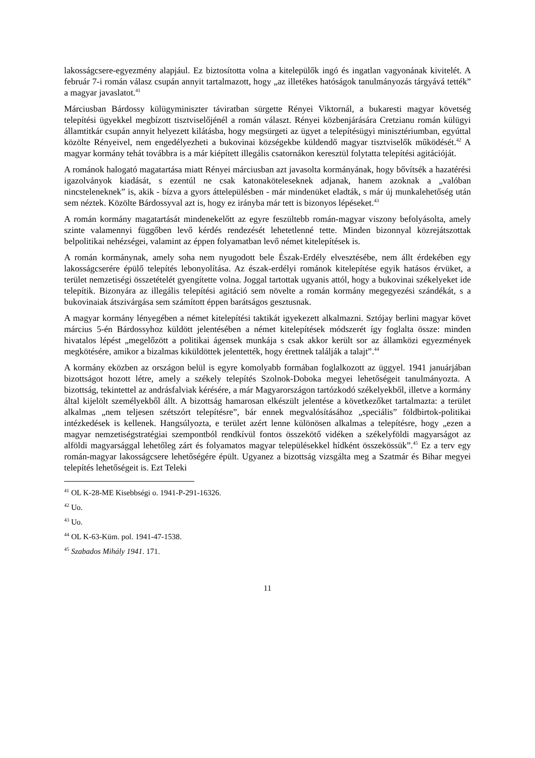lakosságcsere-egyezmény alapjául. Ez biztosította volna a kitelepülők ingó és ingatlan vagyonának kivitelét. A február 7-i román válasz csupán annyit tartalmazott, hogy „az illetékes hatóságok tanulmányozás tárgyává tették” a magyar javaslatot.<sup>41</sup>
Márciusban Bárdossy külügyminiszter táviratban sürgette Rényei Viktornál, a bukaresti magyar követség telepítési ügyekkel megbízott tisztviselőjénél a román választ. Rényei közbenjárására Cretzianu román külügyi államtitkár csupán annyit helyezett kilátásba, hogy megsürgeti az ügyet a telepítésügyi minisztériumban, egyúttal közölte Rényeivel, nem engedélyezheti a bukovinai községekbe küldendő magyar tisztviselők működését.<sup>42</sup> A magyar kormány tehát továbbra is a már kiépített illegális csatornákon keresztül folytatta telepítési agitációját.
A románok halogató magatartása miatt Rényei márciusban azt javasolta kormányának, hogy bővítsék a hazatérési igazolványok kiadását, s ezentúl ne csak katonaköteleseknek adjanak, hanem azoknak a „valóban nincsteleneknek” is, akik - bízva a gyors áttelepülésben - már mindenüket eladták, s már új munkalehetőség után sem néztek. Közölte Bárdossyval azt is, hogy ez irányba már tett is bizonyos lépéseket.<sup>43</sup>
A román kormány magatartását mindenekelőtt az egyre feszültebb román-magyar viszony befolyásolta, amely szinte valamennyi függőben levő kérdés rendezését lehetetlenné tette. Minden bizonnyal közrejátszottak belpolitikai nehézségei, valamint az éppen folyamatban levő német kitelepítések is.
A román kormánynak, amely soha nem nyugodott bele Észak-Erdély elvesztésébe, nem állt érdekében egy lakosságcserére épülő telepítés lebonyolítása. Az észak-erdélyi románok kitelepítése egyik hatásos érvüket, a terület nemzetiségi összetételét gyengítette volna. Joggal tartottak ugyanis attól, hogy a bukovinai székelyeket ide telepítik. Bizonyára az illegális telepítési agitáció sem növelte a román kormány megegyezési szándékát, s a bukovinaiak átszivárgása sem számított éppen barátságos gesztusnak.
A magyar kormány lényegében a német kitelepítési taktikát igyekezett alkalmazni. Sztójay berlini magyar követ március 5-én Bárdossyhoz küldött jelentésében a német kitelepítések módszerét így foglalta össze: minden hivatalos lépést „megelőzött a politikai ágensek munkája s csak akkor került sor az államközi egyezmények megkötésére, amikor a bizalmas kiküldöttek jelentették, hogy érettnek találják a talajt”.<sup>44</sup>
A kormány eközben az országon belül is egyre komolyabb formában foglalkozott az üggyel. 1941 januárjában bizottságot hozott létre, amely a székely telepítés Szolnok-Doboka megyei lehetőségeit tanulmányozta. A bizottság, tekintettel az andrásfalviak kérésére, a már Magyarországon tartózkodó székelyekből, illetve a kormány által kijelölt személyekből állt. A bizottság hamarosan elkészült jelentése a következőket tartalmazta: a terület alkalmas „nem teljesen szétszórt telepítésre”, bár ennek megvalósításához „speciális” földbirtok-politikai intézkedések is kellenek. Hangsúlyozta, e terület azért lenne különösen alkalmas a telepítésre, hogy „ezen a magyar nemzetiségstratégiai szempontból rendkívül fontos összekötő vidéken a székelyföldi magyarságot az alföldi magyarsággal lehetőleg zárt és folyamatos magyar településekkel hídként összekössük”.<sup>45</sup> Ez a terv egy román-magyar lakosságcsere lehetőségére épült. Ugyanez a bizottság vizsgálta meg a Szatmár és Bihar megyei telepítés lehetőségeit is. Ezt Teleki
<sup>41</sup> OL K-28-ME Kisebbségi o. 1941-P-291-16326.
<sup>42</sup> Uo.
<sup>43</sup> Uo.
<sup>44</sup> OL K-63-Küm. pol. 1941-47-1538.
<sup>45</sup> Szabados Mihály 1941. 171.
11